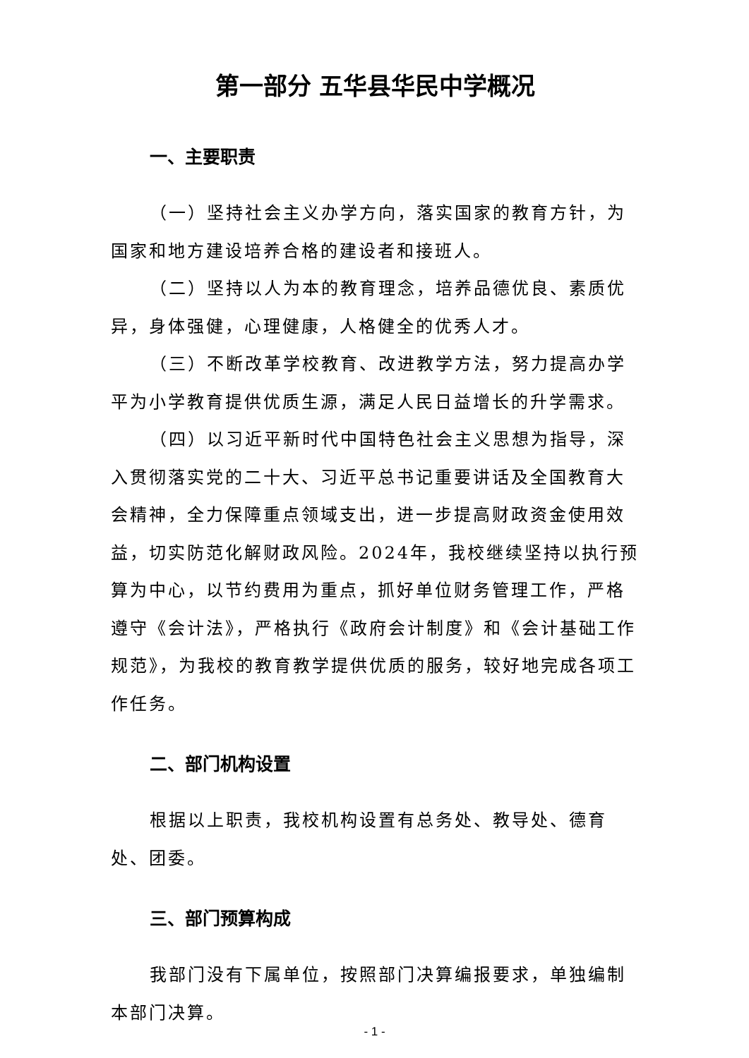第一部分 五华县华民中学概况
一、主要职责
（一）坚持社会主义办学方向，落实国家的教育方针，为国家和地方建设培养合格的建设者和接班人。
（二）坚持以人为本的教育理念，培养品德优良、素质优异，身体强健，心理健康，人格健全的优秀人才。
（三）不断改革学校教育、改进教学方法，努力提高办学平为小学教育提供优质生源，满足人民日益增长的升学需求。
（四）以习近平新时代中国特色社会主义思想为指导，深入贯彻落实党的二十大、习近平总书记重要讲话及全国教育大会精神，全力保障重点领域支出，进一步提高财政资金使用效益，切实防范化解财政风险。2024年，我校继续坚持以执行预算为中心，以节约费用为重点，抓好单位财务管理工作，严格遵守《会计法》，严格执行《政府会计制度》和《会计基础工作规范》，为我校的教育教学提供优质的服务，较好地完成各项工作任务。
二、部门机构设置
根据以上职责，我校机构设置有总务处、教导处、德育处、团委。
三、部门预算构成
我部门没有下属单位，按照部门决算编报要求，单独编制本部门决算。
- 1 -